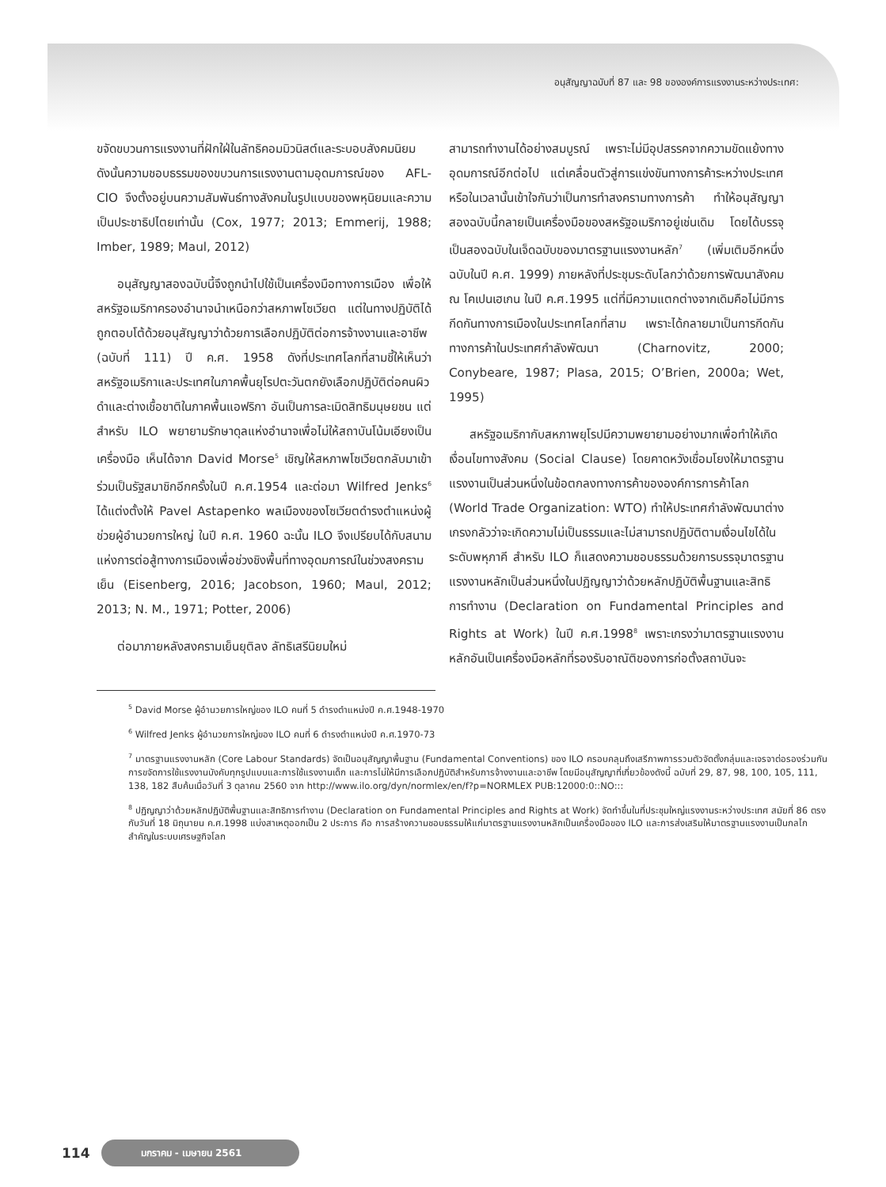อนุสัญญาฉบับที่ 87 และ 98 ขององค์การแรงงานระหว่างประเทศ:
ขจัดขบวนการแรงงานที่ฝักใฝ่ในลัทธิคอมมิวนิสต์และระบอบสังคมนิยม ดังนั้นความชอบธรรมของขบวนการแรงงานตามอุดมการณ์ของ AFL-CIO จึงตั้งอยู่บนความสัมพันธ์ทางสังคมในรูปแบบของพหุนิยมและความเป็นประชาธิปไตยเท่านั้น (Cox, 1977; 2013; Emmerij, 1988; Imber, 1989; Maul, 2012)
อนุสัญญาสองฉบับนี้จึงถูกนำไปใช้เป็นเครื่องมือทางการเมือง เพื่อให้สหรัฐอเมริกาครองอำนาจนำเหนือกว่าสหภาพโซเวียต แต่ในทางปฏิบัติได้ถูกตอบโต้ด้วยอนุสัญญาว่าด้วยการเลือกปฏิบัติต่อการจ้างงานและอาชีพ (ฉบับที่ 111) ปี ค.ศ. 1958 ดังที่ประเทศโลกที่สามชี้ให้เห็นว่าสหรัฐอเมริกาและประเทศในภาคพื้นยุโรปตะวันตกยังเลือกปฏิบัติต่อคนผิวดำและต่างเชื้อชาติในภาคพื้นแอฟริกา อันเป็นการละเมิดสิทธิมนุษยชน แต่สำหรับ ILO พยายามรักษาดุลแห่งอำนาจเพื่อไม่ให้สถาบันโน้มเอียงเป็นเครื่องมือ เห็นได้จาก David Morse<sup>5</sup> เชิญให้สหภาพโซเวียตกลับมาเข้าร่วมเป็นรัฐสมาชิกอีกครั้งในปี ค.ศ.1954 และต่อมา Wilfred Jenks<sup>6</sup> ได้แต่งตั้งให้ Pavel Astapenko พลเมืองของโซเวียตดำรงตำแหน่งผู้ช่วยผู้อำนวยการใหญ่ ในปี ค.ศ. 1960 ฉะนั้น ILO จึงเปรียบได้กับสนามแห่งการต่อสู้ทางการเมืองเพื่อช่วงชิงพื้นที่ทางอุดมการณ์ในช่วงสงครามเย็น (Eisenberg, 2016; Jacobson, 1960; Maul, 2012; 2013; N. M., 1971; Potter, 2006)
ต่อมาภายหลังสงครามเย็นยุติลง ลัทธิเสรีนิยมใหม่
สามารถทำงานได้อย่างสมบูรณ์ เพราะไม่มีอุปสรรคจากความขัดแย้งทางอุดมการณ์อีกต่อไป แต่เคลื่อนตัวสู่การแข่งขันทางการค้าระหว่างประเทศ หรือในเวลานั้นเข้าใจกันว่าเป็นการทำสงครามทางการค้า ทำให้อนุสัญญาสองฉบับนี้กลายเป็นเครื่องมือของสหรัฐอเมริกาอยู่เช่นเดิม โดยได้บรรจุเป็นสองฉบับในเจ็ดฉบับของมาตรฐานแรงงานหลัก<sup>7</sup> (เพิ่มเติมอีกหนึ่งฉบับในปี ค.ศ. 1999) ภายหลังที่ประชุมระดับโลกว่าด้วยการพัฒนาสังคม ณ โคเปนเฮเกน ในปี ค.ศ.1995 แต่ที่มีความแตกต่างจากเดิมคือไม่มีการกีดกันทางการเมืองในประเทศโลกที่สาม เพราะได้กลายมาเป็นการกีดกันทางการค้าในประเทศกำลังพัฒนา (Charnovitz, 2000; Conybeare, 1987; Plasa, 2015; O’Brien, 2000a; Wet, 1995)
สหรัฐอเมริกากับสหภาพยุโรปมีความพยายามอย่างมากเพื่อทำให้เกิดเงื่อนไขทางสังคม (Social Clause) โดยคาดหวังเชื่อมโยงให้มาตรฐานแรงงานเป็นส่วนหนึ่งในข้อตกลงทางการค้าขององค์การการค้าโลก (World Trade Organization: WTO) ทำให้ประเทศกำลังพัฒนาต่างเกรงกลัวว่าจะเกิดความไม่เป็นธรรมและไม่สามารถปฏิบัติตามเงื่อนไขได้ในระดับพหุภาคี สำหรับ ILO ก็แสดงความชอบธรรมด้วยการบรรจุมาตรฐานแรงงานหลักเป็นส่วนหนึ่งในปฏิญญาว่าด้วยหลักปฏิบัติพื้นฐานและสิทธิการทำงาน (Declaration on Fundamental Principles and Rights at Work) ในปี ค.ศ.1998<sup>8</sup> เพราะเกรงว่ามาตรฐานแรงงานหลักอันเป็นเครื่องมือหลักที่รองรับอาณัติของการก่อตั้งสถาบันจะ
<sup>5</sup> David Morse ผู้อำนวยการใหญ่ของ ILO คนที่ 5 ดำรงตำแหน่งปี ค.ศ.1948-1970
<sup>6</sup> Wilfred Jenks ผู้อำนวยการใหญ่ของ ILO คนที่ 6 ดำรงตำแหน่งปี ค.ศ.1970-73
<sup>7</sup> มาตรฐานแรงงานหลัก (Core Labour Standards) จัดเป็นอนุสัญญาพื้นฐาน (Fundamental Conventions) ของ ILO ครอบคลุมถึงเสรีภาพการรวมตัวจัดตั้งกลุ่มและเจรจาต่อรองร่วมกัน การขจัดการใช้แรงงานบังคับทุกรูปแบบและการใช้แรงงานเด็ก และการไม่ให้มีการเลือกปฏิบัติสำหรับการจ้างงานและอาชีพ โดยมีอนุสัญญาที่เกี่ยวข้องดังนี้ ฉบับที่ 29, 87, 98, 100, 105, 111, 138, 182 สืบค้นเมื่อวันที่ 3 ตุลาคม 2560 จาก http://www.ilo.org/dyn/normlex/en/f?p=NORMLEX PUB:12000:0::NO:::
<sup>8</sup> ปฏิญญาว่าด้วยหลักปฏิบัติพื้นฐานและสิทธิการทำงาน (Declaration on Fundamental Principles and Rights at Work) จัดทำขึ้นในที่ประชุมใหญ่แรงงานระหว่างประเทศ สมัยที่ 86 ตรงกับวันที่ 18 มิถุนายน ค.ศ.1998 แบ่งสาเหตุออกเป็น 2 ประการ คือ การสร้างความชอบธรรมให้แก่มาตรฐานแรงงานหลักเป็นเครื่องมือของ ILO และการส่งเสริมให้มาตรฐานแรงงานเป็นกลไกสำคัญในระบบเศรษฐกิจโลก
114 มกราคม - เมษายน 2561